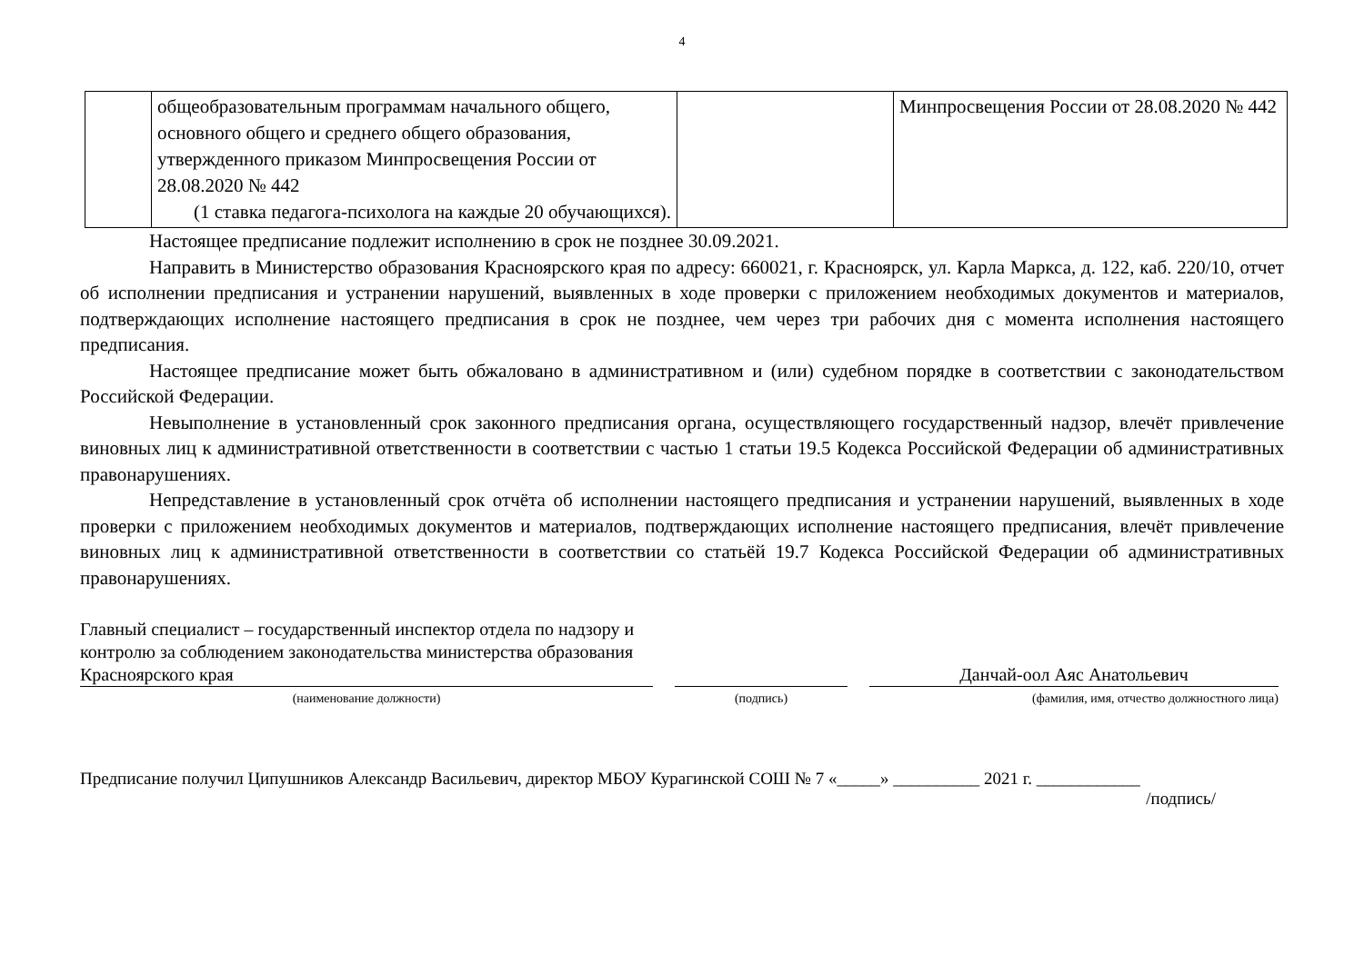4
| | общеобразовательным программам начального общего, основного общего и среднего общего образования, утвержденного приказом Минпросвещения России от 28.08.2020 № 442 (1 ставка педагога-психолога на каждые 20 обучающихся). | | Минпросвещения России от 28.08.2020 № 442 |
Настоящее предписание подлежит исполнению в срок не позднее 30.09.2021.
Направить в Министерство образования Красноярского края по адресу: 660021, г. Красноярск, ул. Карла Маркса, д. 122, каб. 220/10, отчет об исполнении предписания и устранении нарушений, выявленных в ходе проверки с приложением необходимых документов и материалов, подтверждающих исполнение настоящего предписания в срок не позднее, чем через три рабочих дня с момента исполнения настоящего предписания.
Настоящее предписание может быть обжаловано в административном и (или) судебном порядке в соответствии с законодательством Российской Федерации.
Невыполнение в установленный срок законного предписания органа, осуществляющего государственный надзор, влечёт привлечение виновных лиц к административной ответственности в соответствии с частью 1 статьи 19.5 Кодекса Российской Федерации об административных правонарушениях.
Непредставление в установленный срок отчёта об исполнении настоящего предписания и устранении нарушений, выявленных в ходе проверки с приложением необходимых документов и материалов, подтверждающих исполнение настоящего предписания, влечёт привлечение виновных лиц к административной ответственности в соответствии со статьёй 19.7 Кодекса Российской Федерации об административных правонарушениях.
Главный специалист – государственный инспектор отдела по надзору и контролю за соблюдением законодательства министерства образования Красноярского края
Данчай-оол Аяс Анатольевич
(наименование должности) (подпись) (фамилия, имя, отчество должностного лица)
Предписание получил Ципушников Александр Васильевич, директор МБОУ Курагинской СОШ № 7 «_____» __________ 2021 г. ____________
/подпись/